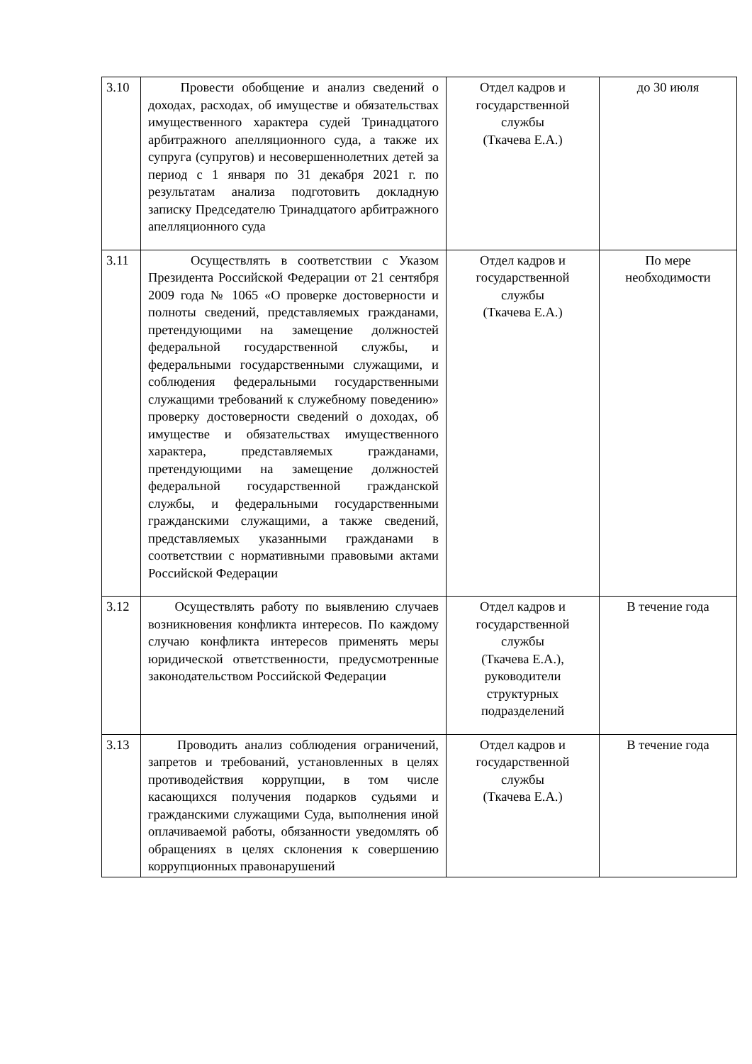| 3.10 | Провести обобщение и анализ сведений о доходах, расходах, об имуществе и обязательствах имущественного характера судей Тринадцатого арбитражного апелляционного суда, а также их супруга (супругов) и несовершеннолетних детей за период с 1 января по 31 декабря 2021 г. по результатам анализа подготовить докладную записку Председателю Тринадцатого арбитражного апелляционного суда | Отдел кадров и государственной службы (Ткачева Е.А.) | до 30 июля |
| 3.11 | Осуществлять в соответствии с Указом Президента Российской Федерации от 21 сентября 2009 года № 1065 «О проверке достоверности и полноты сведений, представляемых гражданами, претендующими на замещение должностей федеральной государственной службы, и федеральными государственными служащими, и соблюдения федеральными государственными служащими требований к служебному поведению» проверку достоверности сведений о доходах, об имуществе и обязательствах имущественного характера, представляемых гражданами, претендующими на замещение должностей федеральной государственной гражданской службы, и федеральными государственными гражданскими служащими, а также сведений, представляемых указанными гражданами в соответствии с нормативными правовыми актами Российской Федерации | Отдел кадров и государственной службы (Ткачева Е.А.) | По мере необходимости |
| 3.12 | Осуществлять работу по выявлению случаев возникновения конфликта интересов. По каждому случаю конфликта интересов применять меры юридической ответственности, предусмотренные законодательством Российской Федерации | Отдел кадров и государственной службы (Ткачева Е.А.), руководители структурных подразделений | В течение года |
| 3.13 | Проводить анализ соблюдения ограничений, запретов и требований, установленных в целях противодействия коррупции, в том числе касающихся получения подарков судьями и гражданскими служащими Суда, выполнения иной оплачиваемой работы, обязанности уведомлять об обращениях в целях склонения к совершению коррупционных правонарушений | Отдел кадров и государственной службы (Ткачева Е.А.) | В течение года |